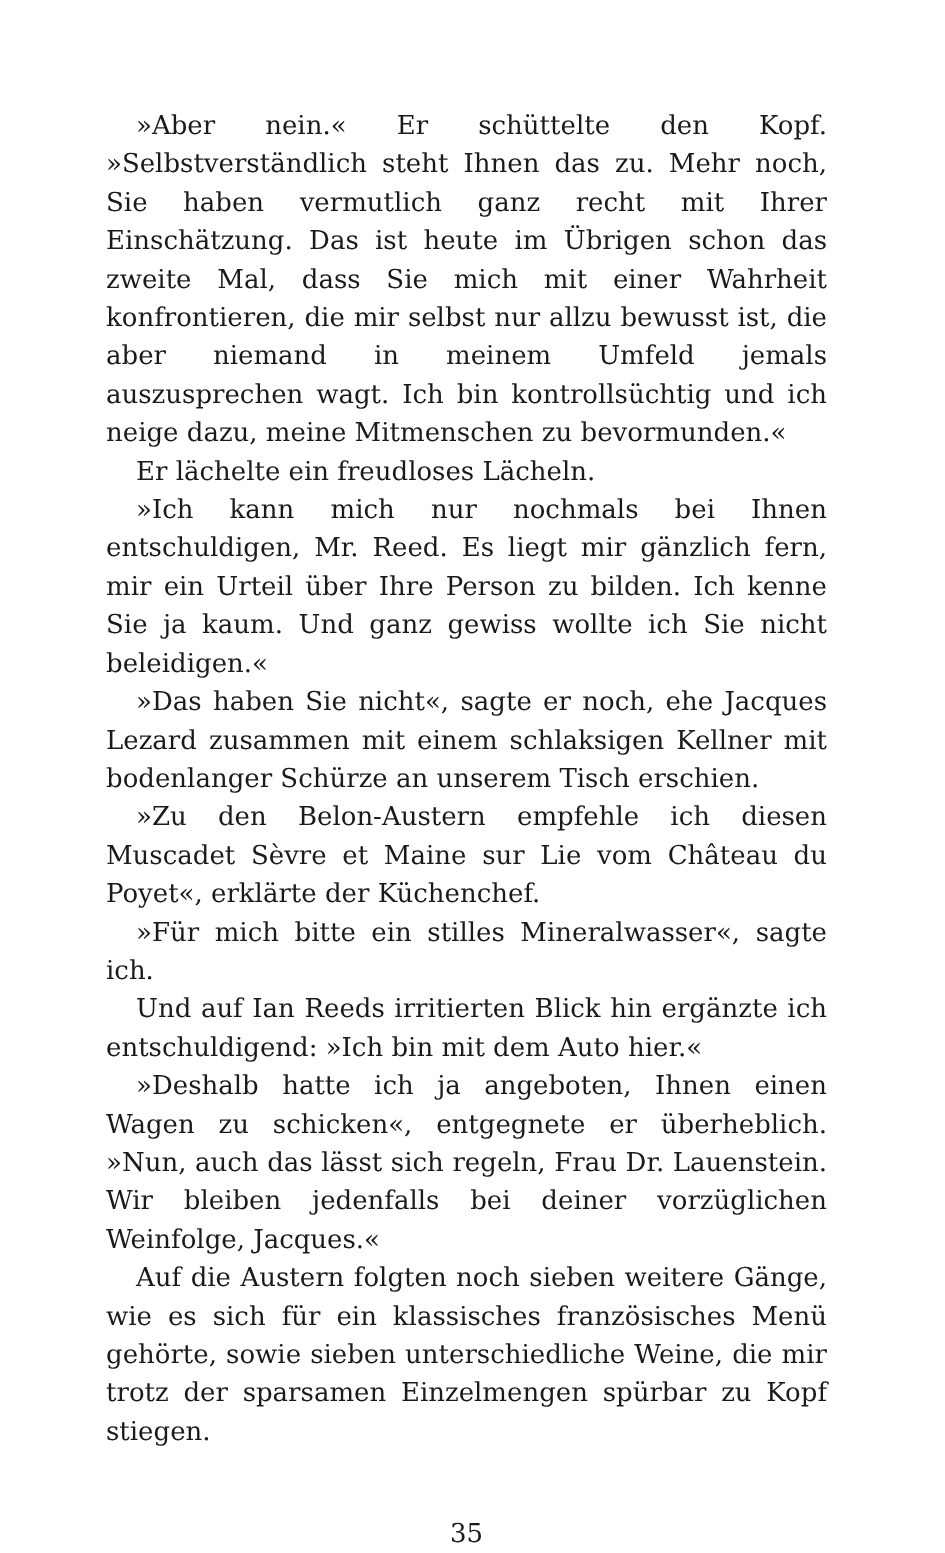»Aber nein.« Er schüttelte den Kopf. »Selbstverständlich steht Ihnen das zu. Mehr noch, Sie haben vermutlich ganz recht mit Ihrer Einschätzung. Das ist heute im Übrigen schon das zweite Mal, dass Sie mich mit einer Wahrheit konfrontieren, die mir selbst nur allzu bewusst ist, die aber niemand in meinem Umfeld jemals auszusprechen wagt. Ich bin kontrollsüchtig und ich neige dazu, meine Mitmenschen zu bevormunden.«
Er lächelte ein freudloses Lächeln.
»Ich kann mich nur nochmals bei Ihnen entschuldigen, Mr. Reed. Es liegt mir gänzlich fern, mir ein Urteil über Ihre Person zu bilden. Ich kenne Sie ja kaum. Und ganz gewiss wollte ich Sie nicht beleidigen.«
»Das haben Sie nicht«, sagte er noch, ehe Jacques Lezard zusammen mit einem schlaksigen Kellner mit bodenlanger Schürze an unserem Tisch erschien.
»Zu den Belon-Austern empfehle ich diesen Muscadet Sèvre et Maine sur Lie vom Château du Poyet«, erklärte der Küchenchef.
»Für mich bitte ein stilles Mineralwasser«, sagte ich.
Und auf Ian Reeds irritierten Blick hin ergänzte ich entschuldigend: »Ich bin mit dem Auto hier.«
»Deshalb hatte ich ja angeboten, Ihnen einen Wagen zu schicken«, entgegnete er überheblich. »Nun, auch das lässt sich regeln, Frau Dr. Lauenstein. Wir bleiben jedenfalls bei deiner vorzüglichen Weinfolge, Jacques.«
Auf die Austern folgten noch sieben weitere Gänge, wie es sich für ein klassisches französisches Menü gehörte, sowie sieben unterschiedliche Weine, die mir trotz der sparsamen Einzelmengen spürbar zu Kopf stiegen.
35